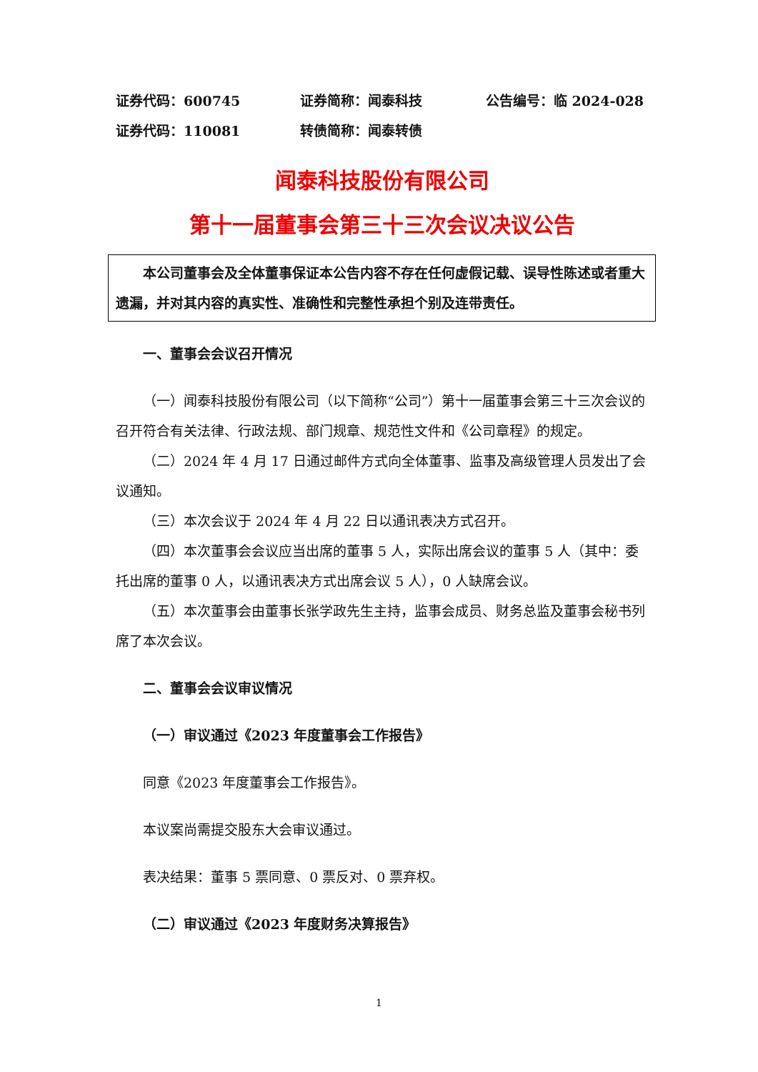证券代码：600745 证券简称：闻泰科技 公告编号：临 2024-028
证券代码：110081 转债简称：闻泰转债
闻泰科技股份有限公司
第十一届董事会第三十三次会议决议公告
本公司董事会及全体董事保证本公告内容不存在任何虚假记载、误导性陈述或者重大遗漏，并对其内容的真实性、准确性和完整性承担个别及连带责任。
一、董事会会议召开情况
（一）闻泰科技股份有限公司（以下简称“公司”）第十一届董事会第三十三次会议的召开符合有关法律、行政法规、部门规章、规范性文件和《公司章程》的规定。
（二）2024 年 4 月 17 日通过邮件方式向全体董事、监事及高级管理人员发出了会议通知。
（三）本次会议于 2024 年 4 月 22 日以通讯表决方式召开。
（四）本次董事会会议应当出席的董事 5 人，实际出席会议的董事 5 人（其中：委托出席的董事 0 人，以通讯表决方式出席会议 5 人），0 人缺席会议。
（五）本次董事会由董事长张学政先生主持，监事会成员、财务总监及董事会秘书列席了本次会议。
二、董事会会议审议情况
（一）审议通过《2023 年度董事会工作报告》
同意《2023 年度董事会工作报告》。
本议案尚需提交股东大会审议通过。
表决结果：董事 5 票同意、0 票反对、0 票弃权。
（二）审议通过《2023 年度财务决算报告》
1